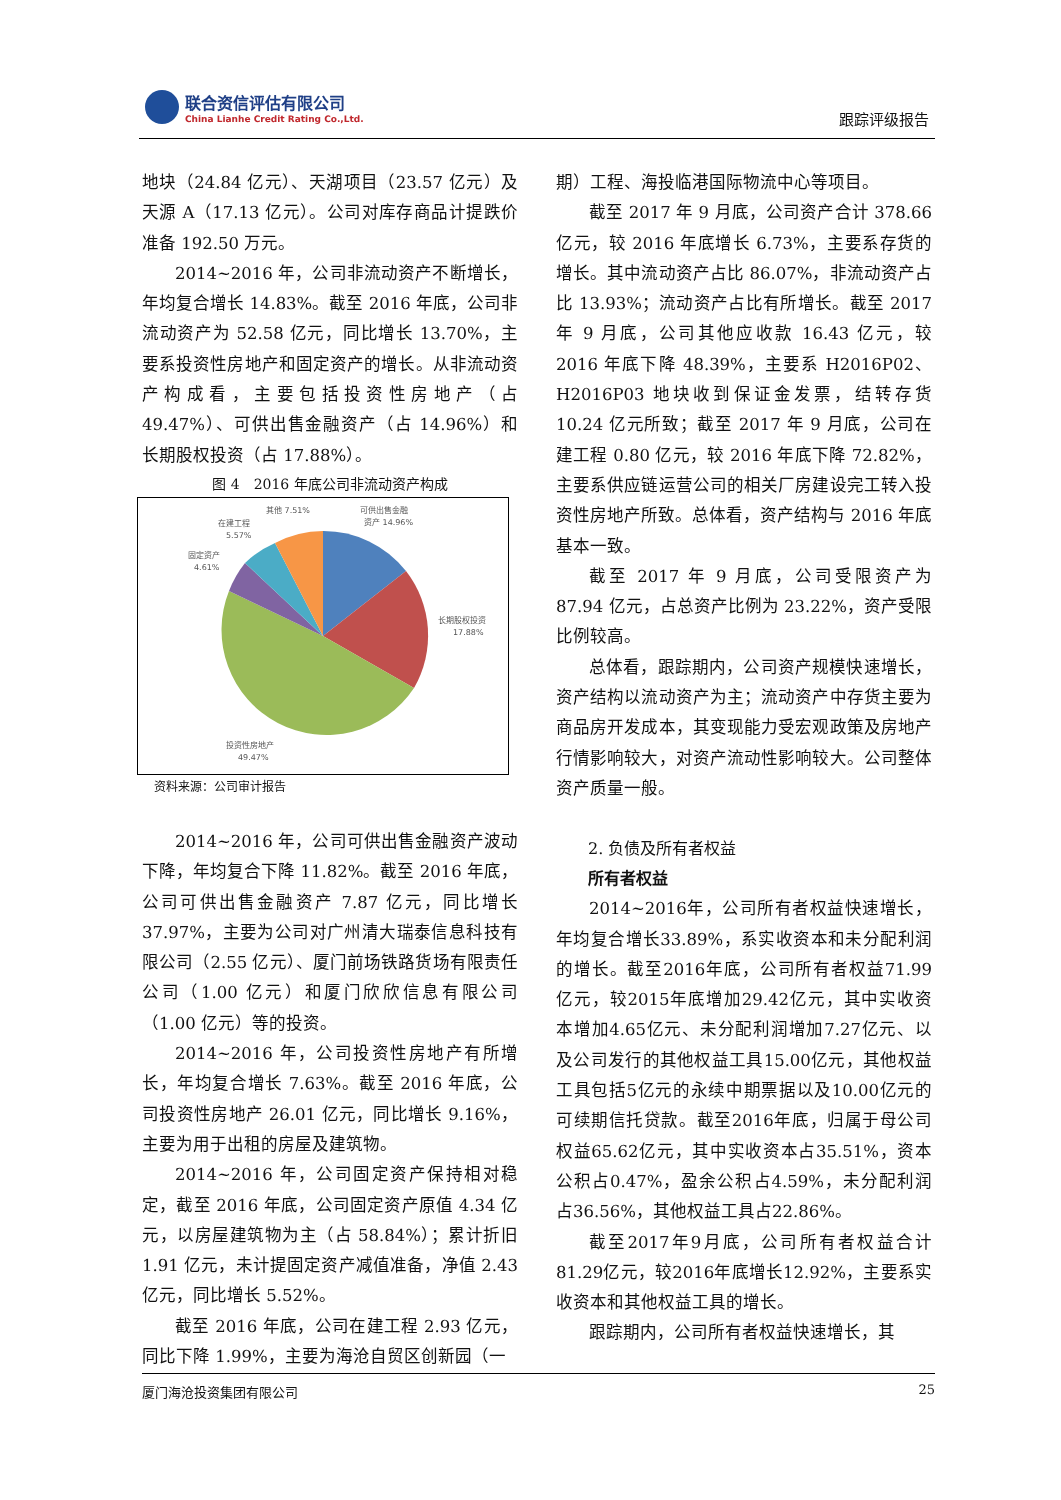联合资信评估有限公司
China Lianhe Credit Rating Co.,Ltd.
跟踪评级报告
地块（24.84 亿元）、天湖项目（23.57 亿元）及天源 A（17.13 亿元）。公司对库存商品计提跌价准备 192.50 万元。
2014~2016 年，公司非流动资产不断增长，年均复合增长 14.83%。截至 2016 年底，公司非流动资产为 52.58 亿元，同比增长 13.70%，主要系投资性房地产和固定资产的增长。从非流动资产构成看，主要包括投资性房地产（占 49.47%）、可供出售金融资产（占 14.96%）和长期股权投资（占 17.88%）。
图 4　2016 年底公司非流动资产构成
可供出售金融
资产 14.96%
长期股权投资
17.88%
投资性房地产
49.47%
固定资产
4.61%
在建工程
5.57%
其他 7.51%
资料来源：公司审计报告
2014~2016 年，公司可供出售金融资产波动下降，年均复合下降 11.82%。截至 2016 年底，公司可供出售金融资产 7.87 亿元，同比增长 37.97%，主要为公司对广州清大瑞泰信息科技有限公司（2.55 亿元）、厦门前场铁路货场有限责任公司（1.00 亿元）和厦门欣欣信息有限公司（1.00 亿元）等的投资。
2014~2016 年，公司投资性房地产有所增长，年均复合增长 7.63%。截至 2016 年底，公司投资性房地产 26.01 亿元，同比增长 9.16%，主要为用于出租的房屋及建筑物。
2014~2016 年，公司固定资产保持相对稳定，截至 2016 年底，公司固定资产原值 4.34 亿元，以房屋建筑物为主（占 58.84%）；累计折旧 1.91 亿元，未计提固定资产减值准备，净值 2.43 亿元，同比增长 5.52%。
截至 2016 年底，公司在建工程 2.93 亿元，同比下降 1.99%，主要为海沧自贸区创新园（一
期）工程、海投临港国际物流中心等项目。
截至 2017 年 9 月底，公司资产合计 378.66 亿元，较 2016 年底增长 6.73%，主要系存货的增长。其中流动资产占比 86.07%，非流动资产占比 13.93%；流动资产占比有所增长。截至 2017 年 9 月底，公司其他应收款 16.43 亿元，较 2016 年底下降 48.39%，主要系 H2016P02、H2016P03 地块收到保证金发票，结转存货 10.24 亿元所致；截至 2017 年 9 月底，公司在建工程 0.80 亿元，较 2016 年底下降 72.82%，主要系供应链运营公司的相关厂房建设完工转入投资性房地产所致。总体看，资产结构与 2016 年底基本一致。
截至 2017 年 9 月底，公司受限资产为 87.94 亿元，占总资产比例为 23.22%，资产受限比例较高。
总体看，跟踪期内，公司资产规模快速增长，资产结构以流动资产为主；流动资产中存货主要为商品房开发成本，其变现能力受宏观政策及房地产行情影响较大，对资产流动性影响较大。公司整体资产质量一般。
2. 负债及所有者权益
所有者权益
2014~2016年，公司所有者权益快速增长，年均复合增长33.89%，系实收资本和未分配利润的增长。截至2016年底，公司所有者权益71.99亿元，较2015年底增加29.42亿元，其中实收资本增加4.65亿元、未分配利润增加7.27亿元、以及公司发行的其他权益工具15.00亿元，其他权益工具包括5亿元的永续中期票据以及10.00亿元的可续期信托贷款。截至2016年底，归属于母公司权益65.62亿元，其中实收资本占35.51%，资本公积占0.47%，盈余公积占4.59%，未分配利润占36.56%，其他权益工具占22.86%。
截至2017年9月底，公司所有者权益合计81.29亿元，较2016年底增长12.92%，主要系实收资本和其他权益工具的增长。
跟踪期内，公司所有者权益快速增长，其
厦门海沧投资集团有限公司 25